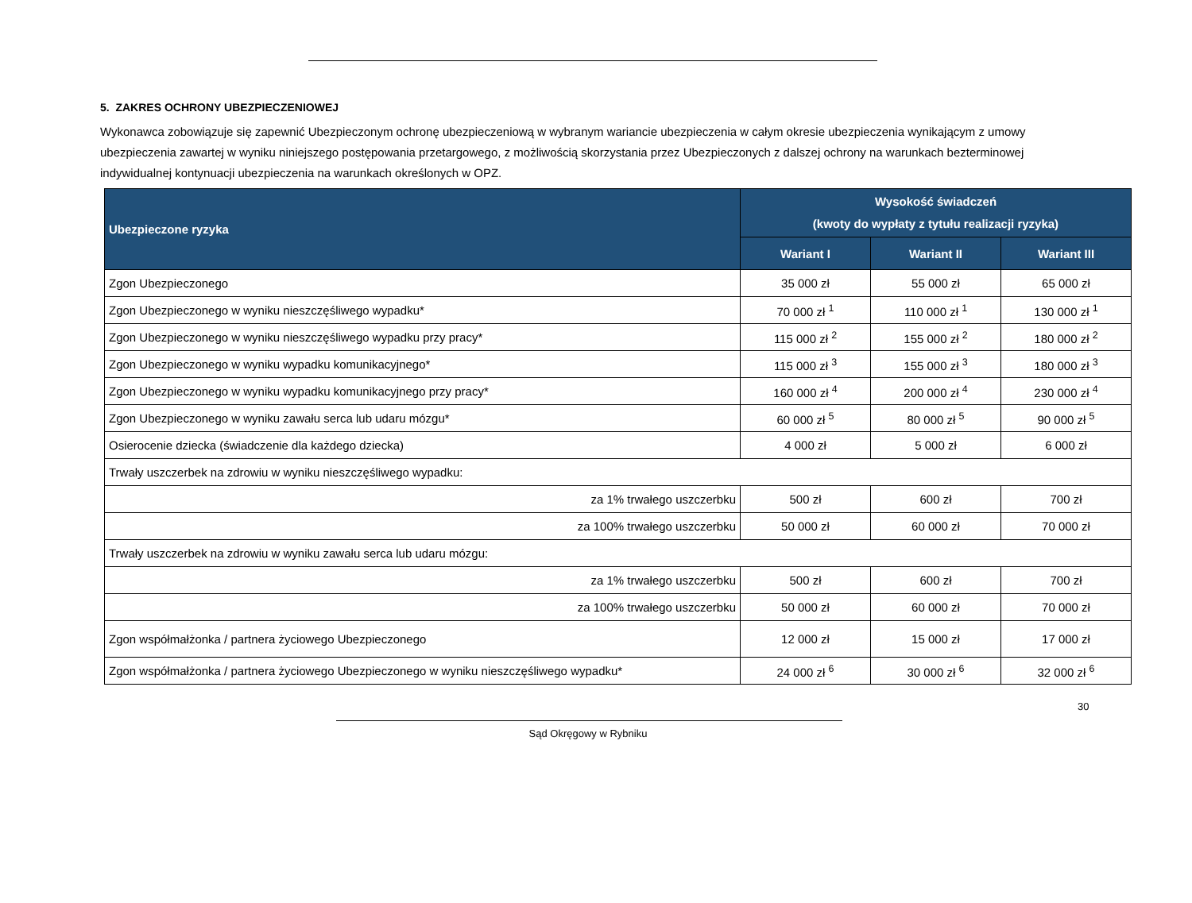5. ZAKRES OCHRONY UBEZPIECZENIOWEJ
Wykonawca zobowiązuje się zapewnić Ubezpieczonym ochronę ubezpieczeniową w wybranym wariancie ubezpieczenia w całym okresie ubezpieczenia wynikającym z umowy ubezpieczenia zawartej w wyniku niniejszego postępowania przetargowego, z możliwością skorzystania przez Ubezpieczonych z dalszej ochrony na warunkach bezterminowej indywidualnej kontynuacji ubezpieczenia na warunkach określonych w OPZ.
| Ubezpieczone ryzyka | Wysokość świadczeń (kwoty do wypłaty z tytułu realizacji ryzyka) | | |
| --- | --- | --- | --- |
| | Wariant I | Wariant II | Wariant III |
| Zgon Ubezpieczonego | 35 000 zł | 55 000 zł | 65 000 zł |
| Zgon Ubezpieczonego w wyniku nieszczęśliwego wypadku* | 70 000 zł <sup>1</sup> | 110 000 zł <sup>1</sup> | 130 000 zł <sup>1</sup> |
| Zgon Ubezpieczonego w wyniku nieszczęśliwego wypadku przy pracy* | 115 000 zł <sup>2</sup> | 155 000 zł <sup>2</sup> | 180 000 zł <sup>2</sup> |
| Zgon Ubezpieczonego w wyniku wypadku komunikacyjnego* | 115 000 zł <sup>3</sup> | 155 000 zł <sup>3</sup> | 180 000 zł <sup>3</sup> |
| Zgon Ubezpieczonego w wyniku wypadku komunikacyjnego przy pracy* | 160 000 zł <sup>4</sup> | 200 000 zł <sup>4</sup> | 230 000 zł <sup>4</sup> |
| Zgon Ubezpieczonego w wyniku zawału serca lub udaru mózgu* | 60 000 zł <sup>5</sup> | 80 000 zł <sup>5</sup> | 90 000 zł <sup>5</sup> |
| Osierocenie dziecka (świadczenie dla każdego dziecka) | 4 000 zł | 5 000 zł | 6 000 zł |
| Trwały uszczerbek na zdrowiu w wyniku nieszczęśliwego wypadku: | | | |
| za 1% trwałego uszczerbku | 500 zł | 600 zł | 700 zł |
| za 100% trwałego uszczerbku | 50 000 zł | 60 000 zł | 70 000 zł |
| Trwały uszczerbek na zdrowiu w wyniku zawału serca lub udaru mózgu: | | | |
| za 1% trwałego uszczerbku | 500 zł | 600 zł | 700 zł |
| za 100% trwałego uszczerbku | 50 000 zł | 60 000 zł | 70 000 zł |
| Zgon współmałżonka / partnera życiowego Ubezpieczonego | 12 000 zł | 15 000 zł | 17 000 zł |
| Zgon współmałżonka / partnera życiowego Ubezpieczonego w wyniku nieszczęśliwego wypadku* | 24 000 zł <sup>6</sup> | 30 000 zł <sup>6</sup> | 32 000 zł <sup>6</sup> |
30
Sąd Okręgowy w Rybniku